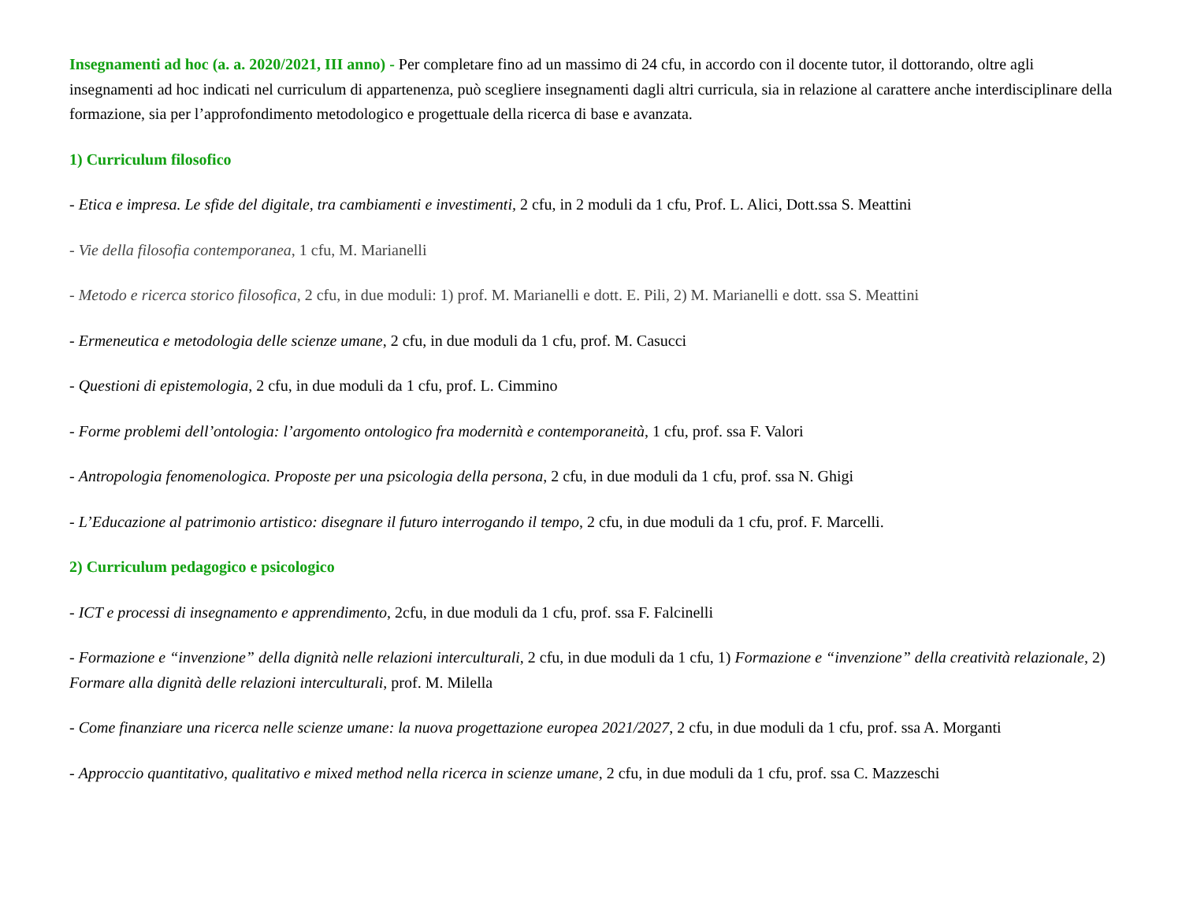Insegnamenti ad hoc (a. a. 2020/2021, III anno) - Per completare fino ad un massimo di 24 cfu, in accordo con il docente tutor, il dottorando, oltre agli insegnamenti ad hoc indicati nel curriculum di appartenenza, può scegliere insegnamenti dagli altri curricula, sia in relazione al carattere anche interdisciplinare della formazione, sia per l’approfondimento metodologico e progettuale della ricerca di base e avanzata.
1) Curriculum filosofico
- Etica e impresa. Le sfide del digitale, tra cambiamenti e investimenti, 2 cfu, in 2 moduli da 1 cfu, Prof. L. Alici, Dott.ssa S. Meattini
- Vie della filosofia contemporanea, 1 cfu, M. Marianelli
- Metodo e ricerca storico filosofica, 2 cfu, in due moduli: 1) prof. M. Marianelli e dott. E. Pili, 2) M. Marianelli e dott. ssa S. Meattini
- Ermeneutica e metodologia delle scienze umane, 2 cfu, in due moduli da 1 cfu, prof. M. Casucci
- Questioni di epistemologia, 2 cfu, in due moduli da 1 cfu, prof. L. Cimmino
- Forme problemi dell’ontologia: l’argomento ontologico fra modernità e contemporaneità, 1 cfu, prof. ssa F. Valori
- Antropologia fenomenologica. Proposte per una psicologia della persona, 2 cfu, in due moduli da 1 cfu, prof. ssa N. Ghigi
- L’Educazione al patrimonio artistico: disegnare il futuro interrogando il tempo, 2 cfu, in due moduli da 1 cfu, prof. F. Marcelli.
2) Curriculum pedagogico e psicologico
- ICT e processi di insegnamento e apprendimento, 2cfu, in due moduli da 1 cfu, prof. ssa F. Falcinelli
- Formazione e “invenzione” della dignità nelle relazioni interculturali, 2 cfu, in due moduli da 1 cfu, 1) Formazione e “invenzione” della creatività relazionale, 2) Formare alla dignità delle relazioni interculturali, prof. M. Milella
- Come finanziare una ricerca nelle scienze umane: la nuova progettazione europea 2021/2027, 2 cfu, in due moduli da 1 cfu, prof. ssa A. Morganti
- Approccio quantitativo, qualitativo e mixed method nella ricerca in scienze umane, 2 cfu, in due moduli da 1 cfu, prof. ssa C. Mazzeschi